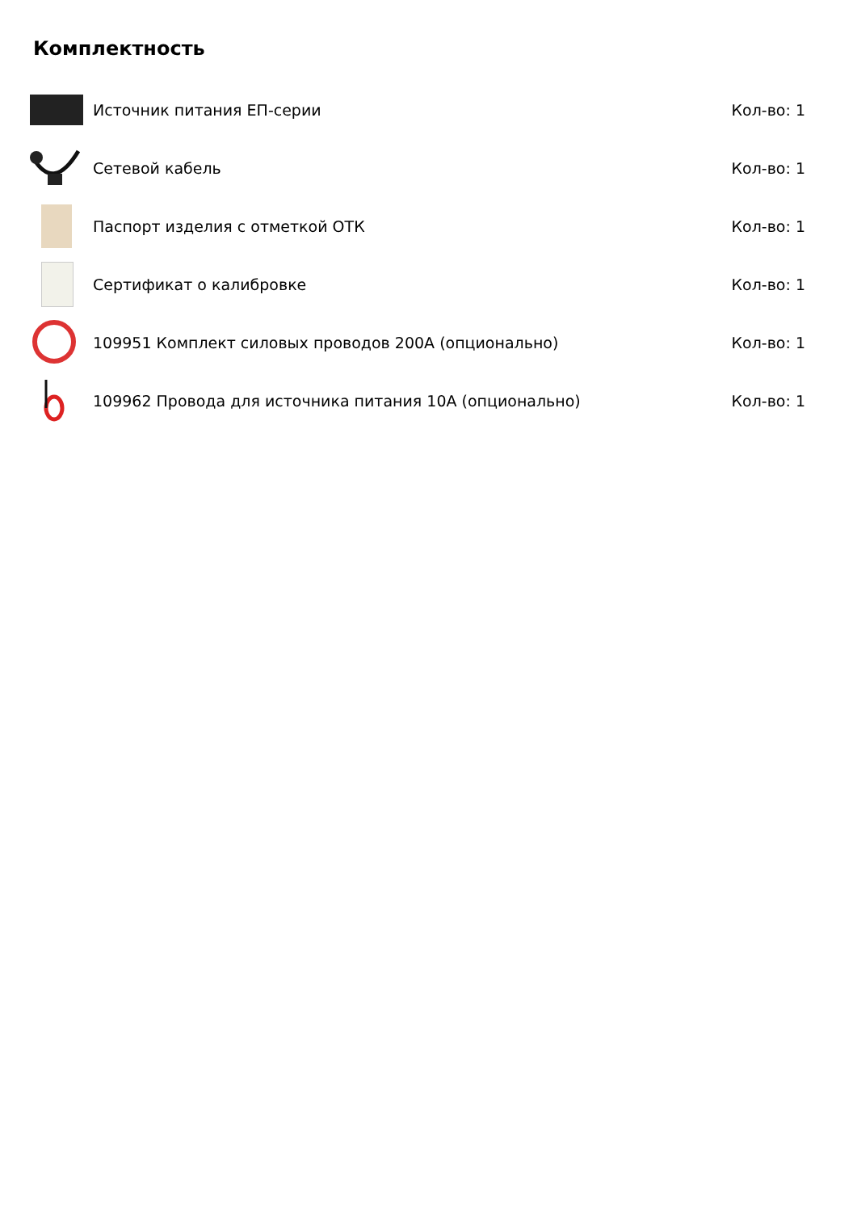Комплектность
| | Источник питания ЕП-серии | Кол-во: 1 |
| | Сетевой кабель | Кол-во: 1 |
| | Паспорт изделия с отметкой ОТК | Кол-во: 1 |
| | Сертификат о калибровке | Кол-во: 1 |
| | 109951 Комплект силовых проводов 200А (опционально) | Кол-во: 1 |
| | 109962 Провода для источника питания 10А (опционально) | Кол-во: 1 |